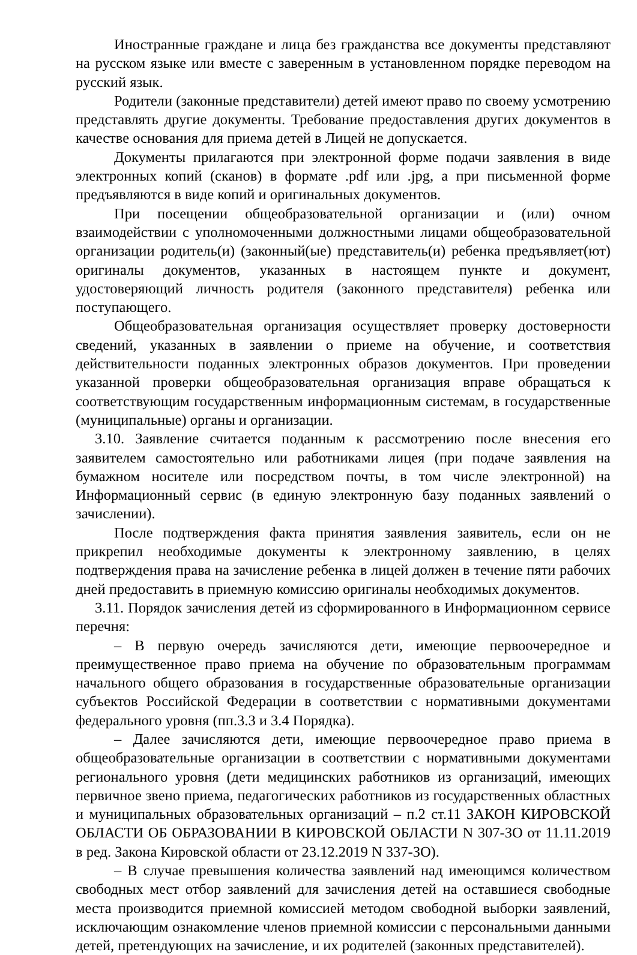Иностранные граждане и лица без гражданства все документы представляют на русском языке или вместе с заверенным в установленном порядке переводом на русский язык.
Родители (законные представители) детей имеют право по своему усмотрению представлять другие документы. Требование предоставления других документов в качестве основания для приема детей в Лицей не допускается.
Документы прилагаются при электронной форме подачи заявления в виде электронных копий (сканов) в формате .pdf или .jpg, а при письменной форме предъявляются в виде копий и оригинальных документов.
При посещении общеобразовательной организации и (или) очном взаимодействии с уполномоченными должностными лицами общеобразовательной организации родитель(и) (законный(ые) представитель(и) ребенка предъявляет(ют) оригиналы документов, указанных в настоящем пункте и документ, удостоверяющий личность родителя (законного представителя) ребенка или поступающего.
Общеобразовательная организация осуществляет проверку достоверности сведений, указанных в заявлении о приеме на обучение, и соответствия действительности поданных электронных образов документов. При проведении указанной проверки общеобразовательная организация вправе обращаться к соответствующим государственным информационным системам, в государственные (муниципальные) органы и организации.
3.10. Заявление считается поданным к рассмотрению после внесения его заявителем самостоятельно или работниками лицея (при подаче заявления на бумажном носителе или посредством почты, в том числе электронной) на Информационный сервис (в единую электронную базу поданных заявлений о зачислении).
После подтверждения факта принятия заявления заявитель, если он не прикрепил необходимые документы к электронному заявлению, в целях подтверждения права на зачисление ребенка в лицей должен в течение пяти рабочих дней предоставить в приемную комиссию оригиналы необходимых документов.
3.11. Порядок зачисления детей из сформированного в Информационном сервисе перечня:
– В первую очередь зачисляются дети, имеющие первоочередное и преимущественное право приема на обучение по образовательным программам начального общего образования в государственные образовательные организации субъектов Российской Федерации в соответствии с нормативными документами федерального уровня (пп.3.3 и 3.4 Порядка).
– Далее зачисляются дети, имеющие первоочередное право приема в общеобразовательные организации в соответствии с нормативными документами регионального уровня (дети медицинских работников из организаций, имеющих первичное звено приема, педагогических работников из государственных областных и муниципальных образовательных организаций – п.2 ст.11 ЗАКОН КИРОВСКОЙ ОБЛАСТИ ОБ ОБРАЗОВАНИИ В КИРОВСКОЙ ОБЛАСТИ N 307-ЗО от 11.11.2019 в ред. Закона Кировской области от 23.12.2019 N 337-ЗО).
– В случае превышения количества заявлений над имеющимся количеством свободных мест отбор заявлений для зачисления детей на оставшиеся свободные места производится приемной комиссией методом свободной выборки заявлений, исключающим ознакомление членов приемной комиссии с персональными данными детей, претендующих на зачисление, и их родителей (законных представителей).